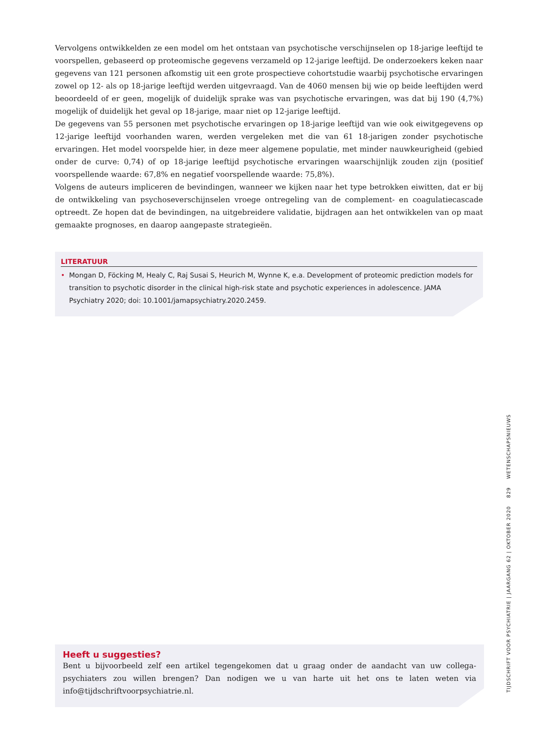Vervolgens ontwikkelden ze een model om het ontstaan van psychotische verschijnselen op 18-jarige leeftijd te voorspellen, gebaseerd op proteomische gegevens verzameld op 12-jarige leeftijd. De onderzoekers keken naar gegevens van 121 personen afkomstig uit een grote prospectieve cohortstudie waarbij psychotische ervaringen zowel op 12- als op 18-jarige leeftijd werden uitgevraagd. Van de 4060 mensen bij wie op beide leeftijden werd beoordeeld of er geen, mogelijk of duidelijk sprake was van psychotische ervaringen, was dat bij 190 (4,7%) mogelijk of duidelijk het geval op 18-jarige, maar niet op 12-jarige leeftijd.
De gegevens van 55 personen met psychotische ervaringen op 18-jarige leeftijd van wie ook eiwitgegevens op 12-jarige leeftijd voorhanden waren, werden vergeleken met die van 61 18-jarigen zonder psychotische ervaringen. Het model voorspelde hier, in deze meer algemene populatie, met minder nauwkeurigheid (gebied onder de curve: 0,74) of op 18-jarige leeftijd psychotische ervaringen waarschijnlijk zouden zijn (positief voorspellende waarde: 67,8% en negatief voorspellende waarde: 75,8%).
Volgens de auteurs impliceren de bevindingen, wanneer we kijken naar het type betrokken eiwitten, dat er bij de ontwikkeling van psychoseverschijnselen vroege ontregeling van de complement- en coagulatiecascade optreedt. Ze hopen dat de bevindingen, na uitgebreidere validatie, bijdragen aan het ontwikkelen van op maat gemaakte prognoses, en daarop aangepaste strategieën.
LITERATUUR
• Mongan D, Föcking M, Healy C, Raj Susai S, Heurich M, Wynne K, e.a. Development of proteomic prediction models for transition to psychotic disorder in the clinical high-risk state and psychotic experiences in adolescence. JAMA Psychiatry 2020; doi: 10.1001/jamapsychiatry.2020.2459.
Heeft u suggesties?
Bent u bijvoorbeeld zelf een artikel tegengekomen dat u graag onder de aandacht van uw collega-psychiaters zou willen brengen? Dan nodigen we u van harte uit het ons te laten weten via info@tijdschriftvoorpsychiatrie.nl.
TIJDSCHRIFT VOOR PSYCHIATRIE | JAARGANG 62 | OKTOBER 2020 829 WETENSCHAPSNIEUWS